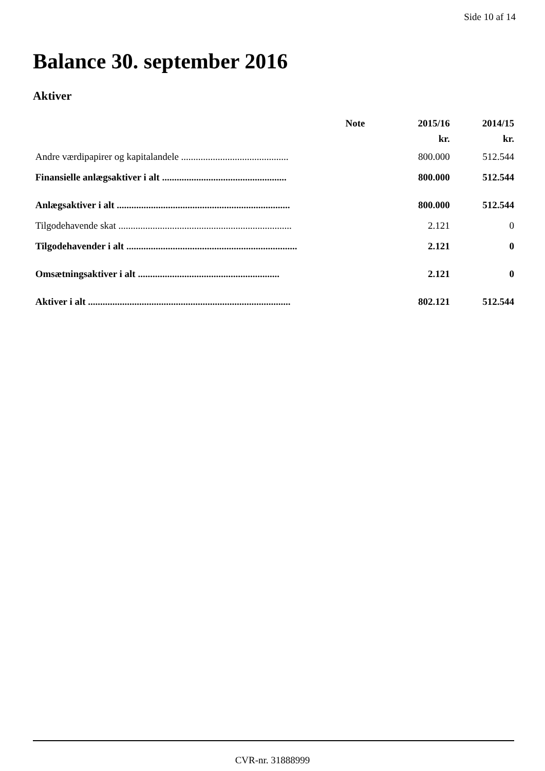Side 10 af 14
Balance 30. september 2016
Aktiver
| | Note | 2015/16 | 2014/15 |
| --- | --- | --- | --- |
| | | kr. | kr. |
| Andre værdipapirer og kapitalandele ............................................ | | 800.000 | 512.544 |
| Finansielle anlægsaktiver i alt ................................................... | | 800.000 | 512.544 |
| Anlægsaktiver i alt ....................................................................... | | 800.000 | 512.544 |
| Tilgodehavende skat ....................................................................... | | 2.121 | 0 |
| Tilgodehavender i alt ...................................................................... | | 2.121 | 0 |
| Omsætningsaktiver i alt .......................................................... | | 2.121 | 0 |
| Aktiver i alt ................................................................................... | | 802.121 | 512.544 |
CVR-nr. 31888999